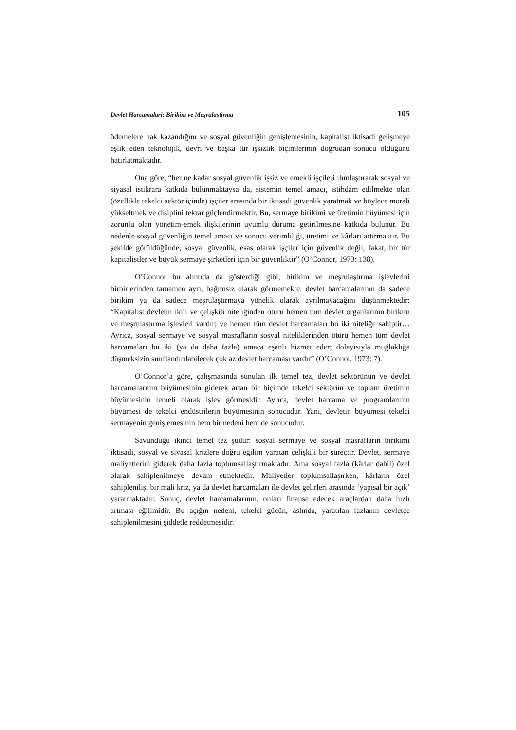Devlet Harcamalari: Birikim ve Meşrulaştirma 105
ödemelere hak kazandığını ve sosyal güvenliğin genişlemesinin, kapitalist iktisadi gelişmeye eşlik eden teknolojik, devri ve başka tür işsizlik biçimlerinin doğrudan sonucu olduğunu hatırlatmaktadır.
Ona göre, “her ne kadar sosyal güvenlik işsiz ve emekli işçileri ılımlaştırarak sosyal ve siyasal istikrara katkıda bulunmaktaysa da, sistemin temel amacı, istihdam edilmekte olan (özellikle tekelci sektör içinde) işçiler arasında bir iktisadi güvenlik yaratmak ve böylece morali yükseltmek ve disiplini tekrar güçlendirmektir. Bu, sermaye birikimi ve üretimin büyümesi için zorunlu olan yönetim-emek ilişkilerinin uyumlu duruma getirilmesine katkıda bulunur. Bu nedenle sosyal güvenliğin temel amacı ve sonucu verimliliği, üretimi ve kârları artırmaktır. Bu şekilde görüldüğünde, sosyal güvenlik, esas olarak işçiler için güvenlik değil, fakat, bir tür kapitalistler ve büyük sermaye şirketleri için bir güvenliktir” (O’Connor, 1973: 138).
O’Connor bu alıntıda da gösterdiği gibi, birikim ve meşrulaştırma işlevlerini birbirlerinden tamamen ayrı, bağımsız olarak görmemekte; devlet harcamalarının da sadece birikim ya da sadece meşrulaştırmaya yönelik olarak ayrılmayacağını düşünmektedir: “Kapitalist devletin ikili ve çelişkili niteliğinden ötürü hemen tüm devlet organlarının birikim ve meşrulaştırma işlevleri vardır; ve hemen tüm devlet harcamaları bu iki niteliğe sahiptir… Ayrıca, sosyal sermaye ve sosyal masrafların sosyal niteliklerinden ötürü hemen tüm devlet harcamaları bu iki (ya da daha fazla) amaca eşanlı hizmet eder; dolayısıyla muğlaklığa düşmeksizin sınıflandırılabilecek çok az devlet harcaması vardır” (O’Connor, 1973: 7).
O’Connor’a göre, çalışmasında sunulan ilk temel tez, devlet sektörünün ve devlet harcamalarının büyümesinin giderek artan bir biçimde tekelci sektörün ve toplam üretimin büyümesinin temeli olarak işlev görmesidir. Ayrıca, devlet harcama ve programlarının büyümesi de tekelci endüstrilerin büyümesinin sonucudur. Yani, devletin büyümesi tekelci sermayenin genişlemesinin hem bir nedeni hem de sonucudur.
Savunduğu ikinci temel tez şudur: sosyal sermaye ve sosyal masrafların birikimi iktisadi, sosyal ve siyasal krizlere doğru eğilim yaratan çelişkili bir süreçtir. Devlet, sermaye maliyetlerini giderek daha fazla toplumsallaştırmaktadır. Ama sosyal fazla (kârlar dahil) özel olarak sahiplenilmeye devam etmektedir. Maliyetler toplumsallaşırken, kârların özel sahiplenilişi bir mali kriz, ya da devlet harcamaları ile devlet gelirleri arasında ‘yapısal bir açık’ yaratmaktadır. Sonuç, devlet harcamalarının, onları finanse edecek araçlardan daha hızlı artması eğilimidir. Bu açığın nedeni, tekelci gücün, aslında, yaratılan fazlanın devletçe sahiplenilmesini şiddetle reddetmesidir.